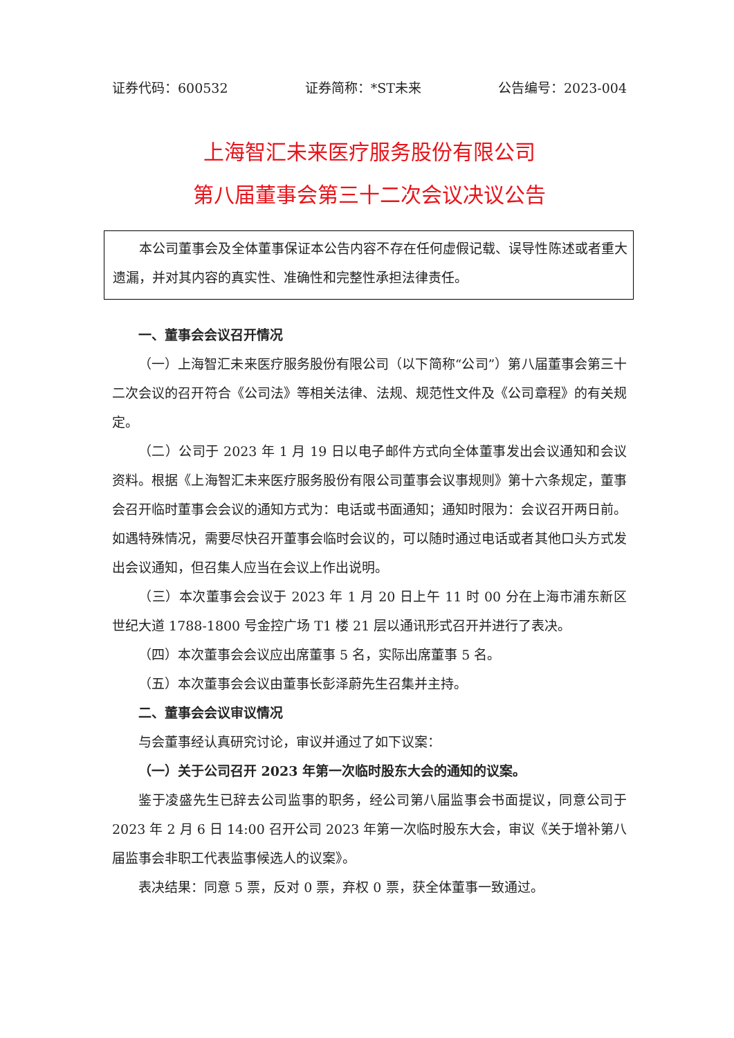证券代码：600532 证券简称：*ST未来 公告编号：2023-004
上海智汇未来医疗服务股份有限公司
第八届董事会第三十二次会议决议公告
本公司董事会及全体董事保证本公告内容不存在任何虚假记载、误导性陈述或者重大遗漏，并对其内容的真实性、准确性和完整性承担法律责任。
一、董事会会议召开情况
（一）上海智汇未来医疗服务股份有限公司（以下简称“公司”）第八届董事会第三十二次会议的召开符合《公司法》等相关法律、法规、规范性文件及《公司章程》的有关规定。
（二）公司于 2023 年 1 月 19 日以电子邮件方式向全体董事发出会议通知和会议资料。根据《上海智汇未来医疗服务股份有限公司董事会议事规则》第十六条规定，董事会召开临时董事会会议的通知方式为：电话或书面通知；通知时限为：会议召开两日前。如遇特殊情况，需要尽快召开董事会临时会议的，可以随时通过电话或者其他口头方式发出会议通知，但召集人应当在会议上作出说明。
（三）本次董事会会议于 2023 年 1 月 20 日上午 11 时 00 分在上海市浦东新区世纪大道 1788-1800 号金控广场 T1 楼 21 层以通讯形式召开并进行了表决。
（四）本次董事会会议应出席董事 5 名，实际出席董事 5 名。
（五）本次董事会会议由董事长彭泽蔚先生召集并主持。
二、董事会会议审议情况
与会董事经认真研究讨论，审议并通过了如下议案：
（一）关于公司召开 2023 年第一次临时股东大会的通知的议案。
鉴于凌盛先生已辞去公司监事的职务，经公司第八届监事会书面提议，同意公司于 2023 年 2 月 6 日 14:00 召开公司 2023 年第一次临时股东大会，审议《关于增补第八届监事会非职工代表监事候选人的议案》。
表决结果：同意 5 票，反对 0 票，弃权 0 票，获全体董事一致通过。